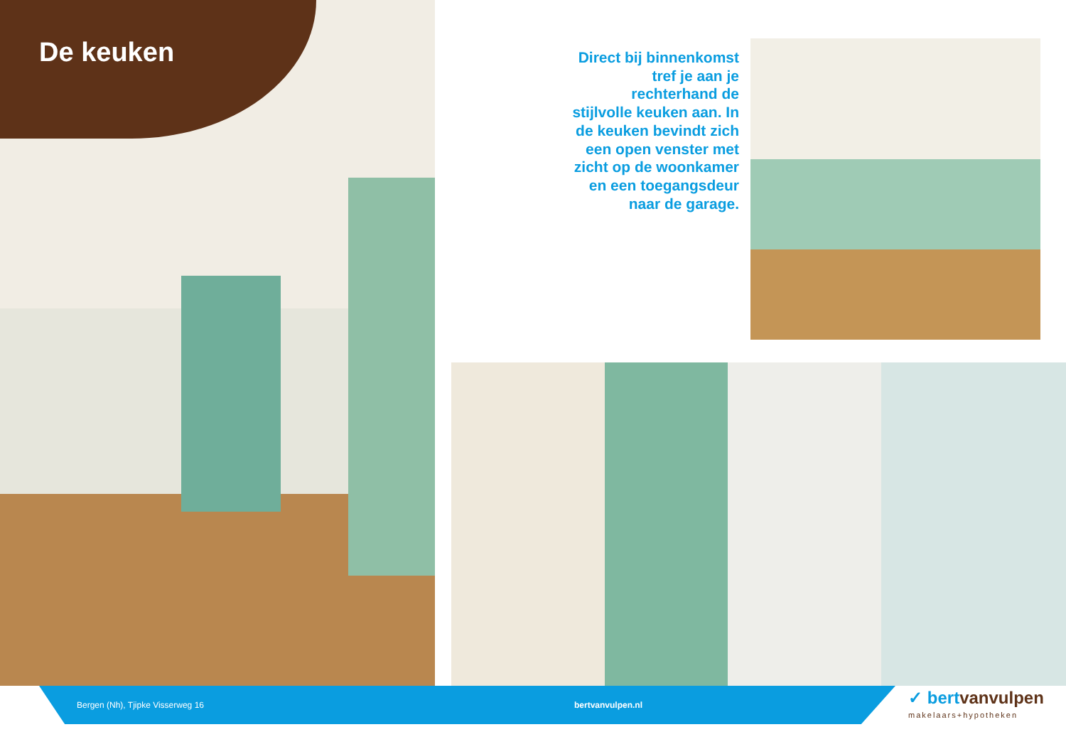De keuken
Direct bij binnenkomst tref je aan je rechterhand de stijlvolle keuken aan. In de keuken bevindt zich een open venster met zicht op de woonkamer en een toegangsdeur naar de garage.
Bergen (Nh), Tjipke Visserweg 16 bertvanvulpen.nl
✓ bert vanvulpen
makelaars+hypotheken